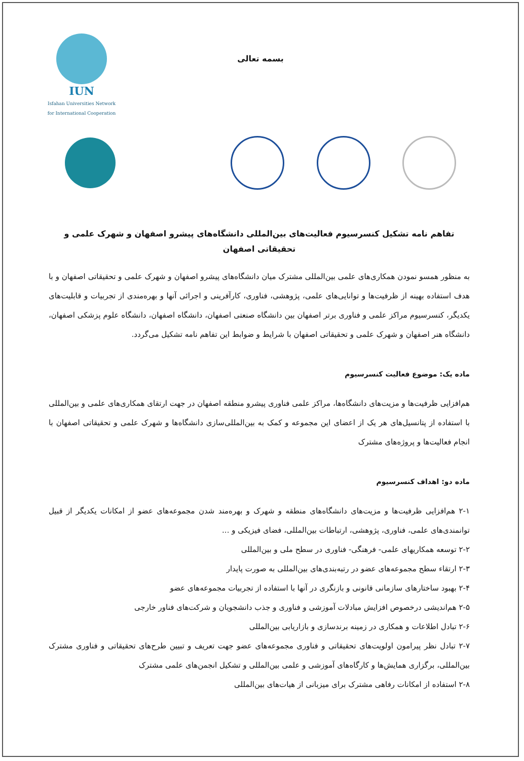IUN
Isfahan Universities Network
for International Cooperation
بسمه تعالی
تفاهم نامه تشکیل کنسرسیوم فعالیت‌های بین‌المللی دانشگاه‌های پیشرو اصفهان و شهرک علمی و تحقیقاتی اصفهان
به منظور همسو نمودن همکاری‌های علمی بین‌المللی مشترک میان دانشگاه‌های پیشرو اصفهان و شهرک علمی و تحقیقاتی اصفهان و با هدف استفاده بهینه از ظرفیت‌ها و توانایی‌های علمی، پژوهشی، فناوری، کارآفرینی و اجرائی آنها و بهره‌مندی از تجربیات و قابلیت‌های یکدیگر، کنسرسیوم مراکز علمی و فناوری برتر اصفهان بین دانشگاه صنعتی اصفهان، دانشگاه اصفهان، دانشگاه علوم پزشکی اصفهان، دانشگاه هنر اصفهان و شهرک علمی و تحقیقاتی اصفهان با شرایط و ضوابط این تفاهم نامه تشکیل می‌گردد.
ماده یک: موضوع فعالیت کنسرسیوم
هم‌افزایی ظرفیت‌ها و مزیت‌های دانشگاه‌ها، مراکز علمی فناوری پیشرو منطقه اصفهان در جهت ارتقای همکاری‌های علمی و بین‌المللی با استفاده از پتانسیل‌های هر یک از اعضای این مجموعه و کمک به بین‌المللی‌سازی دانشگاه‌ها و شهرک علمی و تحقیقاتی اصفهان با انجام فعالیت‌ها و پروژه‌های مشترک
ماده دو: اهداف کنسرسیوم
۲-۱ هم‌افزایی ظرفیت‌ها و مزیت‌های دانشگاه‌های منطقه و شهرک و بهره‌مند شدن مجموعه‌های عضو از امکانات یکدیگر از قبیل توانمندی‌های علمی، فناوری، پژوهشی، ارتباطات بین‌المللی، فضای فیزیکی و ...
۲-۲ توسعه همکاریهای علمی- فرهنگی- فناوری در سطح ملی و بین‌المللی
۲-۳ ارتقاء سطح مجموعه‌های عضو در رتبه‌بندی‌های بین‌المللی به صورت پایدار
۲-۴ بهبود ساختارهای سازمانی قانونی و بازنگری در آنها با استفاده از تجربیات مجموعه‌های عضو
۲-۵ هم‌اندیشی درخصوص افزایش مبادلات آموزشی و فناوری و جذب دانشجویان و شرکت‌های فناور خارجی
۲-۶ تبادل اطلاعات و همکاری در زمینه برندسازی و بازاریابی بین‌المللی
۲-۷ تبادل نظر پیرامون اولویت‌های تحقیقاتی و فناوری مجموعه‌های عضو جهت تعریف و تبیین طرح‌های تحقیقاتی و فناوری مشترک بین‌المللی، برگزاری همایش‌ها و کارگاه‌های آموزشی و علمی بین‌المللی و تشکیل انجمن‌های علمی مشترک
۲-۸ استفاده از امکانات رفاهی مشترک برای میزبانی از هیات‌های بین‌المللی